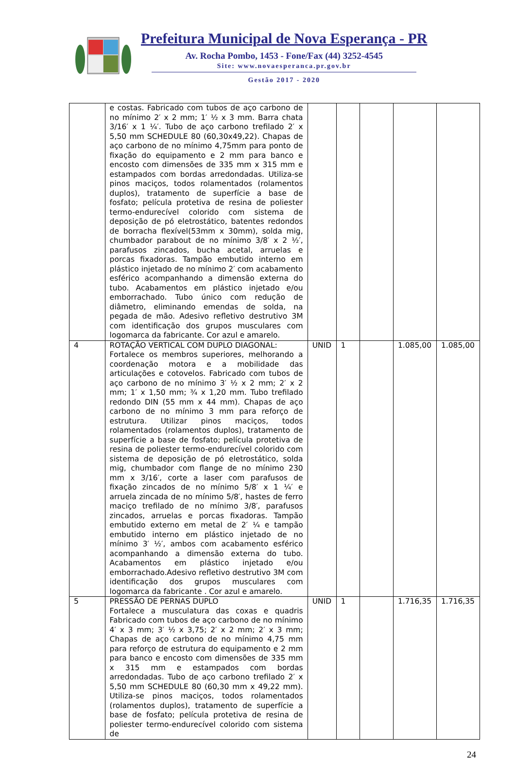Prefeitura Municipal de Nova Esperança - PR
Av. Rocha Pombo, 1453 - Fone/Fax (44) 3252-4545
Site: www.novaesperanca.pr.gov.br
Gestão 2017 - 2020
| | e costas. Fabricado com tubos de aço carbono de no mínimo 2′ x 2 mm; 1′ ½ x 3 mm. Barra chata 3/16′ x 1 ¼′. Tubo de aço carbono trefilado 2′ x 5,50 mm SCHEDULE 80 (60,30x49,22). Chapas de aço carbono de no mínimo 4,75mm para ponto de fixação do equipamento e 2 mm para banco e encosto com dimensões de 335 mm x 315 mm e estampados com bordas arredondadas. Utiliza-se pinos maciços, todos rolamentados (rolamentos duplos), tratamento de superfície a base de fosfato; película protetiva de resina de poliester termo-endurecível colorido com sistema de deposição de pó eletrostático, batentes redondos de borracha flexível(53mm x 30mm), solda mig, chumbador parabout de no mínimo 3/8′ x 2 ½′, parafusos zincados, bucha acetal, arruelas e porcas fixadoras. Tampão embutido interno em plástico injetado de no mínimo 2′ com acabamento esférico acompanhando a dimensão externa do tubo. Acabamentos em plástico injetado e/ou emborrachado. Tubo único com redução de diâmetro, eliminando emendas de solda, na pegada de mão. Adesivo refletivo destrutivo 3M com identificação dos grupos musculares com logomarca da fabricante. Cor azul e amarelo. | | | | | |
| 4 | ROTAÇÃO VERTICAL COM DUPLO DIAGONAL: Fortalece os membros superiores, melhorando a coordenação motora e a mobilidade das articulações e cotovelos. Fabricado com tubos de aço carbono de no mínimo 3′ ½ x 2 mm; 2′ x 2 mm; 1′ x 1,50 mm; ¾ x 1,20 mm. Tubo trefilado redondo DIN (55 mm x 44 mm). Chapas de aço carbono de no mínimo 3 mm para reforço de estrutura. Utilizar pinos maciços, todos rolamentados (rolamentos duplos), tratamento de superfície a base de fosfato; película protetiva de resina de poliester termo-endurecível colorido com sistema de deposição de pó eletrostático, solda mig, chumbador com flange de no mínimo 230 mm x 3/16′, corte a laser com parafusos de fixação zincados de no mínimo 5/8′ x 1 ¼′ e arruela zincada de no mínimo 5/8′, hastes de ferro maciço trefilado de no mínimo 3/8′, parafusos zincados, arruelas e porcas fixadoras. Tampão embutido externo em metal de 2′ ¼ e tampão embutido interno em plástico injetado de no mínimo 3′ ½′, ambos com acabamento esférico acompanhando a dimensão externa do tubo. Acabamentos em plástico injetado e/ou emborrachado.Adesivo refletivo destrutivo 3M com identificação dos grupos musculares com logomarca da fabricante . Cor azul e amarelo. | UNID | 1 | | 1.085,00 | 1.085,00 |
| 5 | PRESSÃO DE PERNAS DUPLO Fortalece a musculatura das coxas e quadris Fabricado com tubos de aço carbono de no mínimo 4′ x 3 mm; 3′ ½ x 3,75; 2′ x 2 mm; 2′ x 3 mm; Chapas de aço carbono de no mínimo 4,75 mm para reforço de estrutura do equipamento e 2 mm para banco e encosto com dimensões de 335 mm x 315 mm e estampados com bordas arredondadas. Tubo de aço carbono trefilado 2′ x 5,50 mm SCHEDULE 80 (60,30 mm x 49,22 mm). Utiliza-se pinos maciços, todos rolamentados (rolamentos duplos), tratamento de superfície a base de fosfato; película protetiva de resina de poliester termo-endurecível colorido com sistema de | UNID | 1 | | 1.716,35 | 1.716,35 |
24